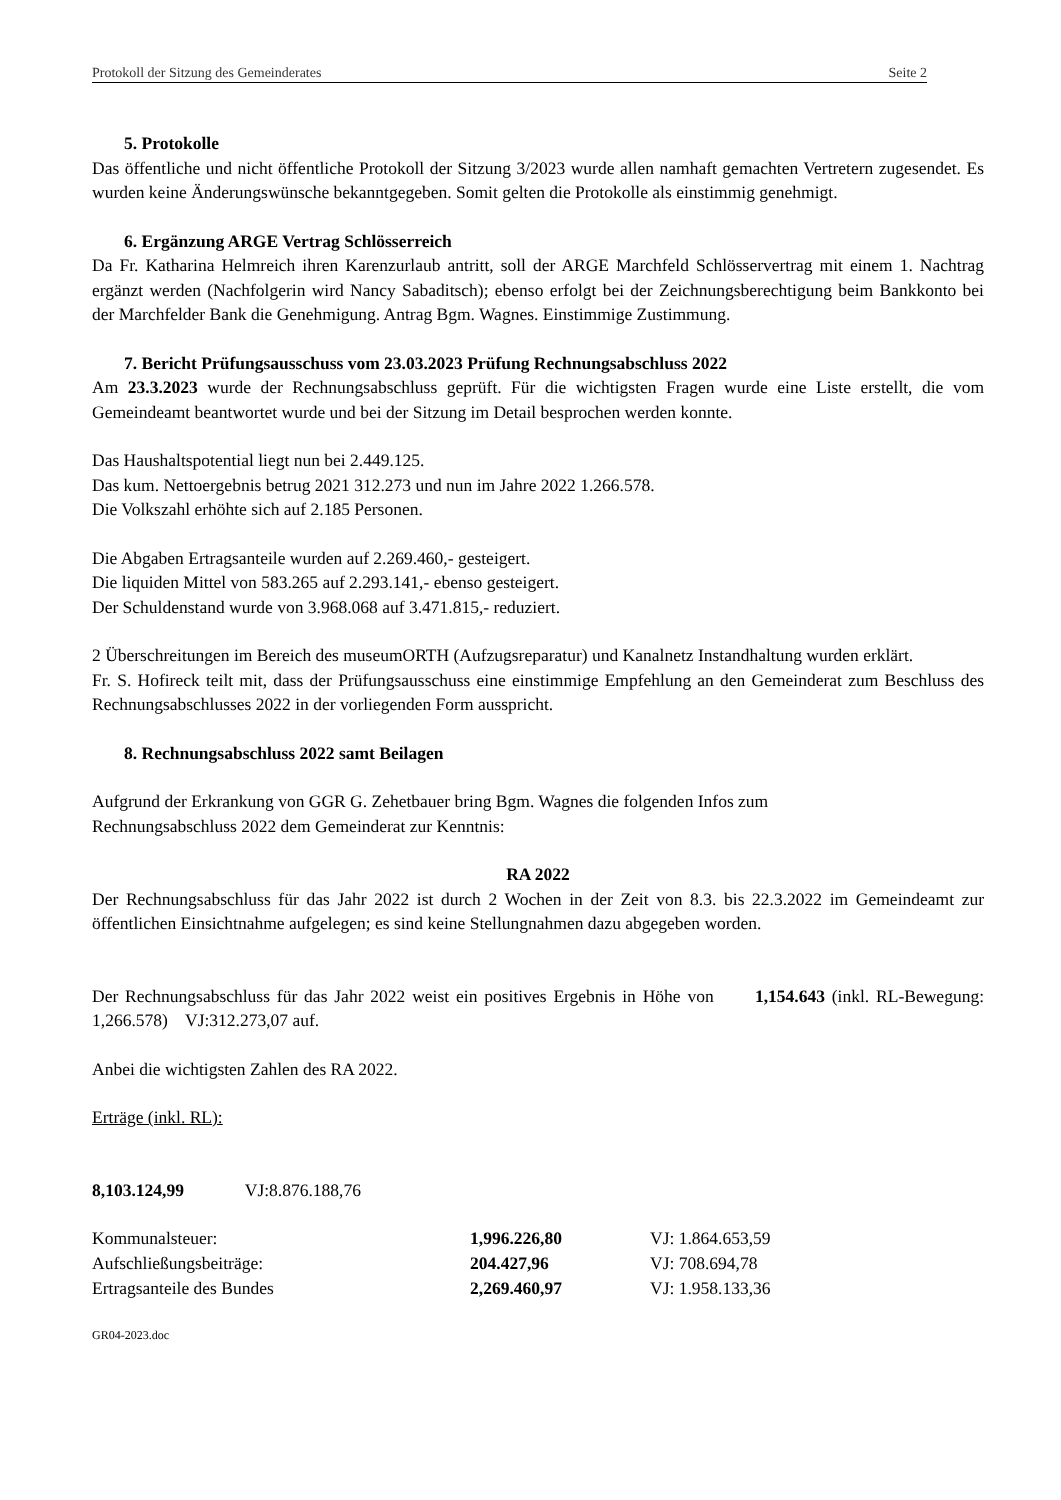Protokoll der Sitzung des Gemeinderates Seite 2
5. Protokolle
Das öffentliche und nicht öffentliche Protokoll der Sitzung 3/2023 wurde allen namhaft gemachten Vertretern zugesendet. Es wurden keine Änderungswünsche bekanntgegeben. Somit gelten die Protokolle als einstimmig genehmigt.
6. Ergänzung ARGE Vertrag Schlösserreich
Da Fr. Katharina Helmreich ihren Karenzurlaub antritt, soll der ARGE Marchfeld Schlösservertrag mit einem 1. Nachtrag ergänzt werden (Nachfolgerin wird Nancy Sabaditsch); ebenso erfolgt bei der Zeichnungsberechtigung beim Bankkonto bei der Marchfelder Bank die Genehmigung. Antrag Bgm. Wagnes. Einstimmige Zustimmung.
7. Bericht Prüfungsausschuss vom 23.03.2023 Prüfung Rechnungsabschluss 2022
Am 23.3.2023 wurde der Rechnungsabschluss geprüft. Für die wichtigsten Fragen wurde eine Liste erstellt, die vom Gemeindeamt beantwortet wurde und bei der Sitzung im Detail besprochen werden konnte.
Das Haushaltspotential liegt nun bei 2.449.125.
Das kum. Nettoergebnis betrug 2021 312.273 und nun im Jahre 2022 1.266.578.
Die Volkszahl erhöhte sich auf 2.185 Personen.
Die Abgaben Ertragsanteile wurden auf 2.269.460,- gesteigert.
Die liquiden Mittel von 583.265 auf 2.293.141,- ebenso gesteigert.
Der Schuldenstand wurde von 3.968.068 auf 3.471.815,- reduziert.
2 Überschreitungen im Bereich des museumORTH (Aufzugsreparatur) und Kanalnetz Instandhaltung wurden erklärt.
Fr. S. Hofireck teilt mit, dass der Prüfungsausschuss eine einstimmige Empfehlung an den Gemeinderat zum Beschluss des Rechnungsabschlusses 2022 in der vorliegenden Form ausspricht.
8. Rechnungsabschluss 2022 samt Beilagen
Aufgrund der Erkrankung von GGR G. Zehetbauer bring Bgm. Wagnes die folgenden Infos zum
Rechnungsabschluss 2022 dem Gemeinderat zur Kenntnis:
RA 2022
Der Rechnungsabschluss für das Jahr 2022 ist durch 2 Wochen in der Zeit von 8.3. bis 22.3.2022 im Gemeindeamt zur öffentlichen Einsichtnahme aufgelegen; es sind keine Stellungnahmen dazu abgegeben worden.
Der Rechnungsabschluss für das Jahr 2022 weist ein positives Ergebnis in Höhe von 1,154.643 (inkl. RL-Bewegung: 1,266.578) VJ:312.273,07 auf.
Anbei die wichtigsten Zahlen des RA 2022.
Erträge (inkl. RL):
8,103.124,99 VJ:8.876.188,76
| Kommunalsteuer: | 1,996.226,80 | VJ: 1.864.653,59 |
| Aufschließungsbeiträge: | 204.427,96 | VJ: 708.694,78 |
| Ertragsanteile des Bundes | 2,269.460,97 | VJ: 1.958.133,36 |
GR04-2023.doc